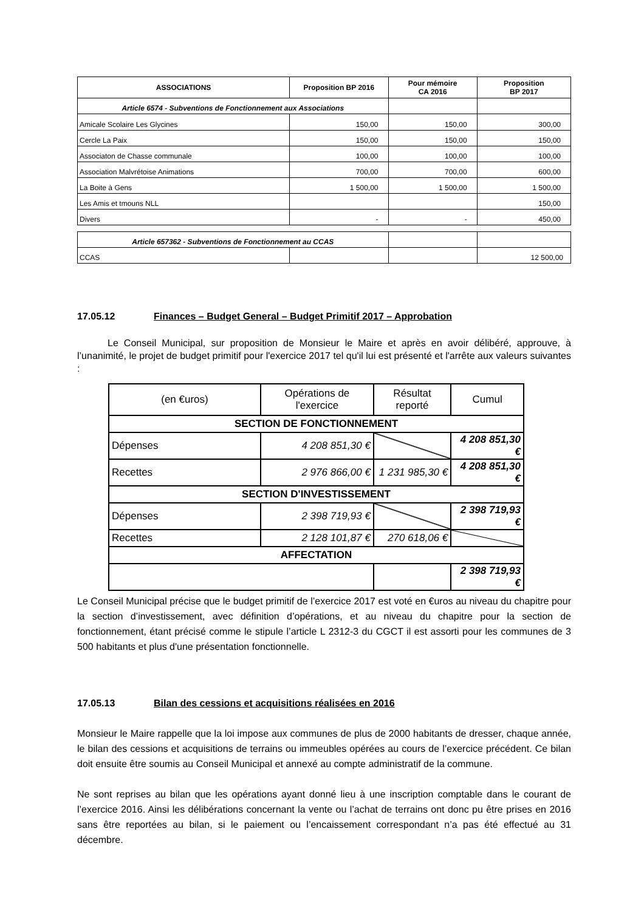| ASSOCIATIONS | Proposition BP 2016 | Pour mémoire CA 2016 | Proposition BP 2017 |
| --- | --- | --- | --- |
| Article 6574 - Subventions de Fonctionnement aux Associations | | | |
| Amicale Scolaire Les Glycines | 150,00 | 150,00 | 300,00 |
| Cercle La Paix | 150,00 | 150,00 | 150,00 |
| Associaton de Chasse communale | 100,00 | 100,00 | 100,00 |
| Association Malvrétoise Animations | 700,00 | 700,00 | 600,00 |
| La Boite à Gens | 1 500,00 | 1 500,00 | 1 500,00 |
| Les Amis et tmouns NLL | | | 150,00 |
| Divers | - | - | 450,00 |
| Article 657362 - Subventions de Fonctionnement au CCAS | | | |
| CCAS | | | 12 500,00 |
17.05.12 Finances – Budget General – Budget Primitif 2017 – Approbation
Le Conseil Municipal, sur proposition de Monsieur le Maire et après en avoir délibéré, approuve, à l’unanimité, le projet de budget primitif pour l'exercice 2017 tel qu'il lui est présenté et l'arrête aux valeurs suivantes :
| (en €uros) | Opérations de l'exercice | Résultat reporté | Cumul |
| SECTION DE FONCTIONNEMENT | | | |
| Dépenses | 4 208 851,30 € | | 4 208 851,30 € |
| Recettes | 2 976 866,00 € | 1 231 985,30 € | 4 208 851,30 € |
| SECTION D'INVESTISSEMENT | | | |
| Dépenses | 2 398 719,93 € | | 2 398 719,93 € |
| Recettes | 2 128 101,87 € | 270 618,06 € | |
| AFFECTATION | | | |
| | | | 2 398 719,93 € |
Le Conseil Municipal précise que le budget primitif de l’exercice 2017 est voté en €uros au niveau du chapitre pour la section d’investissement, avec définition d’opérations, et au niveau du chapitre pour la section de fonctionnement, étant précisé comme le stipule l’article L 2312-3 du CGCT il est assorti pour les communes de 3 500 habitants et plus d'une présentation fonctionnelle.
17.05.13 Bilan des cessions et acquisitions réalisées en 2016
Monsieur le Maire rappelle que la loi impose aux communes de plus de 2000 habitants de dresser, chaque année, le bilan des cessions et acquisitions de terrains ou immeubles opérées au cours de l’exercice précédent. Ce bilan doit ensuite être soumis au Conseil Municipal et annexé au compte administratif de la commune.
Ne sont reprises au bilan que les opérations ayant donné lieu à une inscription comptable dans le courant de l’exercice 2016. Ainsi les délibérations concernant la vente ou l’achat de terrains ont donc pu être prises en 2016 sans être reportées au bilan, si le paiement ou l’encaissement correspondant n’a pas été effectué au 31 décembre.